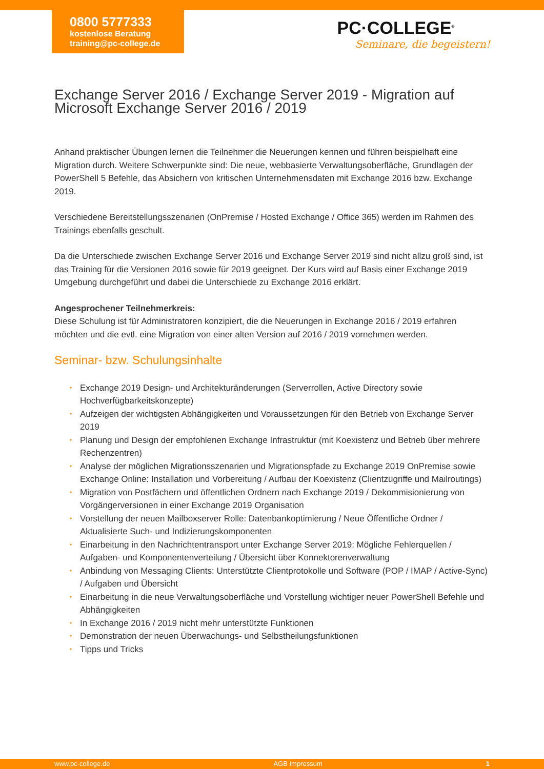0800 5777333
kostenlose Beratung
training@pc-college.de
PC·COLLEGE<sup>®</sup>
Seminare, die begeistern!
Exchange Server 2016 / Exchange Server 2019 - Migration auf Microsoft Exchange Server 2016 / 2019
Anhand praktischer Übungen lernen die Teilnehmer die Neuerungen kennen und führen beispielhaft eine Migration durch. Weitere Schwerpunkte sind: Die neue, webbasierte Verwaltungsoberfläche, Grundlagen der PowerShell 5 Befehle, das Absichern von kritischen Unternehmensdaten mit Exchange 2016 bzw. Exchange 2019.
Verschiedene Bereitstellungsszenarien (OnPremise / Hosted Exchange / Office 365) werden im Rahmen des Trainings ebenfalls geschult.
Da die Unterschiede zwischen Exchange Server 2016 und Exchange Server 2019 sind nicht allzu groß sind, ist das Training für die Versionen 2016 sowie für 2019 geeignet. Der Kurs wird auf Basis einer Exchange 2019 Umgebung durchgeführt und dabei die Unterschiede zu Exchange 2016 erklärt.
Angesprochener Teilnehmerkreis:
Diese Schulung ist für Administratoren konzipiert, die die Neuerungen in Exchange 2016 / 2019 erfahren möchten und die evtl. eine Migration von einer alten Version auf 2016 / 2019 vornehmen werden.
Seminar- bzw. Schulungsinhalte
• Exchange 2019 Design- und Architekturänderungen (Serverrollen, Active Directory sowie Hochverfügbarkeitskonzepte)
• Aufzeigen der wichtigsten Abhängigkeiten und Voraussetzungen für den Betrieb von Exchange Server 2019
• Planung und Design der empfohlenen Exchange Infrastruktur (mit Koexistenz und Betrieb über mehrere Rechenzentren)
• Analyse der möglichen Migrationsszenarien und Migrationspfade zu Exchange 2019 OnPremise sowie Exchange Online: Installation und Vorbereitung / Aufbau der Koexistenz (Clientzugriffe und Mailroutings)
• Migration von Postfächern und öffentlichen Ordnern nach Exchange 2019 / Dekommisionierung von Vorgängerversionen in einer Exchange 2019 Organisation
• Vorstellung der neuen Mailboxserver Rolle: Datenbankoptimierung / Neue Öffentliche Ordner / Aktualisierte Such- und Indizierungskomponenten
• Einarbeitung in den Nachrichtentransport unter Exchange Server 2019: Mögliche Fehlerquellen / Aufgaben- und Komponentenverteilung / Übersicht über Konnektorenverwaltung
• Anbindung von Messaging Clients: Unterstützte Clientprotokolle und Software (POP / IMAP / Active-Sync) / Aufgaben und Übersicht
• Einarbeitung in die neue Verwaltungsoberfläche und Vorstellung wichtiger neuer PowerShell Befehle und Abhängigkeiten
• In Exchange 2016 / 2019 nicht mehr unterstützte Funktionen
• Demonstration der neuen Überwachungs- und Selbstheilungsfunktionen
• Tipps und Tricks
www.pc-college.de AGB Impressum 1